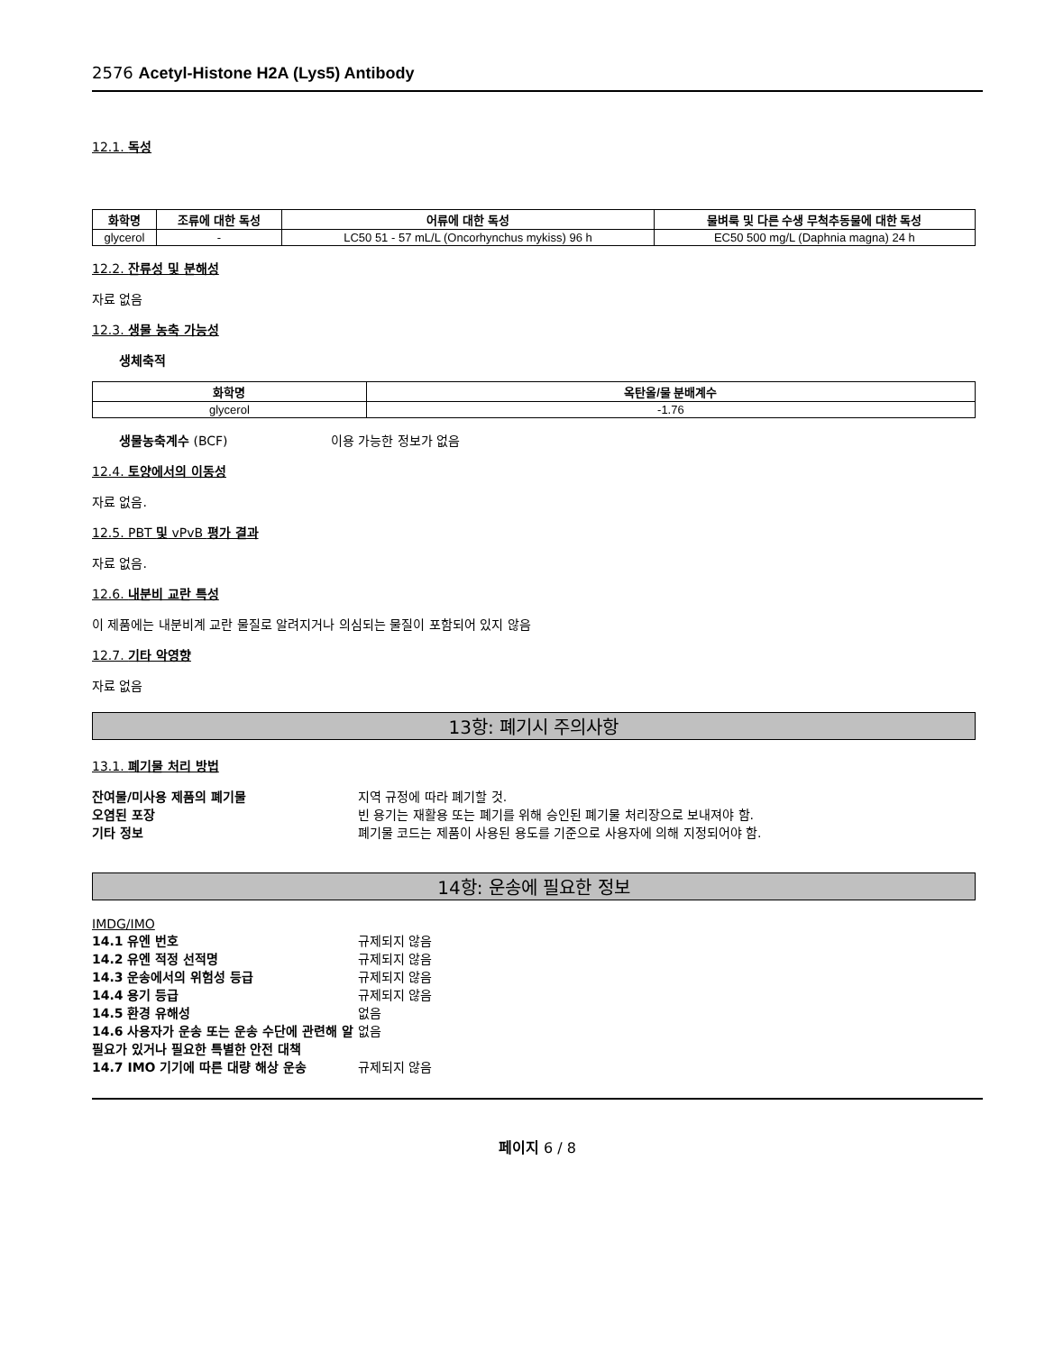2576 Acetyl-Histone H2A (Lys5) Antibody
12.1. 독성
| 화학명 | 조류에 대한 독성 | 어류에 대한 독성 | 물벼룩 및 다른 수생 무척추동물에 대한 독성 |
| --- | --- | --- | --- |
| glycerol | - | LC50 51 - 57 mL/L (Oncorhynchus mykiss) 96 h | EC50 500 mg/L (Daphnia magna) 24 h |
12.2. 잔류성 및 분해성
자료 없음
12.3. 생물 농축 가능성
생체축적
| 화학명 | 옥탄올/물 분배계수 |
| --- | --- |
| glycerol | -1.76 |
생물농축계수 (BCF) 이용 가능한 정보가 없음
12.4. 토양에서의 이동성
자료 없음.
12.5. PBT 및 vPvB 평가 결과
자료 없음.
12.6. 내분비 교란 특성
이 제품에는 내분비계 교란 물질로 알려지거나 의심되는 물질이 포함되어 있지 않음
12.7. 기타 악영향
자료 없음
13항: 폐기시 주의사항
13.1. 폐기물 처리 방법
잔여물/미사용 제품의 폐기물 지역 규정에 따라 폐기할 것.
오염된 포장 빈 용기는 재활용 또는 폐기를 위해 승인된 폐기물 처리장으로 보내져야 함.
기타 정보 폐기물 코드는 제품이 사용된 용도를 기준으로 사용자에 의해 지정되어야 함.
14항: 운송에 필요한 정보
IMDG/IMO
14.1 유엔 번호 규제되지 않음
14.2 유엔 적정 선적명 규제되지 않음
14.3 운송에서의 위험성 등급 규제되지 않음
14.4 용기 등급 규제되지 않음
14.5 환경 유해성 없음
14.6 사용자가 운송 또는 운송 수단에 관련해 알 필요가 있거나 필요한 특별한 안전 대책 없음
14.7 IMO 기기에 따른 대량 해상 운송 규제되지 않음
페이지 6 / 8